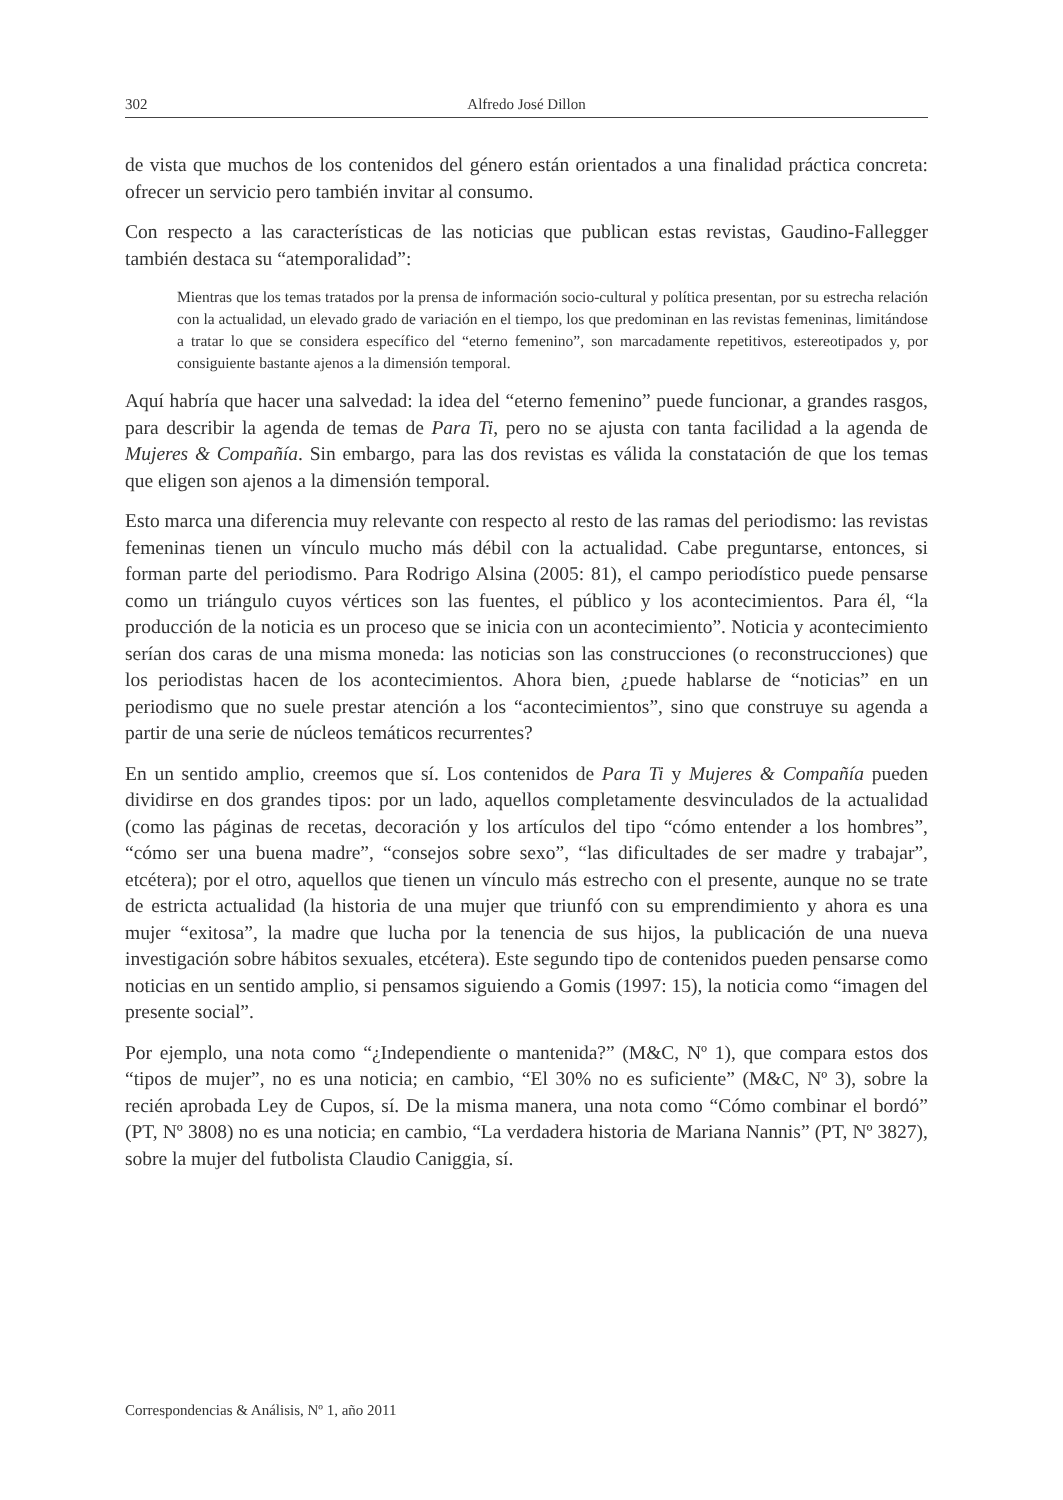302 Alfredo José Dillon
de vista que muchos de los contenidos del género están orientados a una finalidad práctica concreta: ofrecer un servicio pero también invitar al consumo.
Con respecto a las características de las noticias que publican estas revistas, Gaudino-Fallegger también destaca su “atemporalidad”:
Mientras que los temas tratados por la prensa de información socio-cultural y política presentan, por su estrecha relación con la actualidad, un elevado grado de variación en el tiempo, los que predominan en las revistas femeninas, limitándose a tratar lo que se considera específico del “eterno femenino”, son marcadamente repetitivos, estereotipados y, por consiguiente bastante ajenos a la dimensión temporal.
Aquí habría que hacer una salvedad: la idea del “eterno femenino” puede funcionar, a grandes rasgos, para describir la agenda de temas de Para Ti, pero no se ajusta con tanta facilidad a la agenda de Mujeres & Compañía. Sin embargo, para las dos revistas es válida la constatación de que los temas que eligen son ajenos a la dimensión temporal.
Esto marca una diferencia muy relevante con respecto al resto de las ramas del periodismo: las revistas femeninas tienen un vínculo mucho más débil con la actualidad. Cabe preguntarse, entonces, si forman parte del periodismo. Para Rodrigo Alsina (2005: 81), el campo periodístico puede pensarse como un triángulo cuyos vértices son las fuentes, el público y los acontecimientos. Para él, “la producción de la noticia es un proceso que se inicia con un acontecimiento”. Noticia y acontecimiento serían dos caras de una misma moneda: las noticias son las construcciones (o reconstrucciones) que los periodistas hacen de los acontecimientos. Ahora bien, ¿puede hablarse de “noticias” en un periodismo que no suele prestar atención a los “acontecimientos”, sino que construye su agenda a partir de una serie de núcleos temáticos recurrentes?
En un sentido amplio, creemos que sí. Los contenidos de Para Ti y Mujeres & Compañía pueden dividirse en dos grandes tipos: por un lado, aquellos completamente desvinculados de la actualidad (como las páginas de recetas, decoración y los artículos del tipo “cómo entender a los hombres”, “cómo ser una buena madre”, “consejos sobre sexo”, “las dificultades de ser madre y trabajar”, etcétera); por el otro, aquellos que tienen un vínculo más estrecho con el presente, aunque no se trate de estricta actualidad (la historia de una mujer que triunfó con su emprendimiento y ahora es una mujer “exitosa”, la madre que lucha por la tenencia de sus hijos, la publicación de una nueva investigación sobre hábitos sexuales, etcétera). Este segundo tipo de contenidos pueden pensarse como noticias en un sentido amplio, si pensamos siguiendo a Gomis (1997: 15), la noticia como “imagen del presente social”.
Por ejemplo, una nota como “¿Independiente o mantenida?” (M&C, Nº 1), que compara estos dos “tipos de mujer”, no es una noticia; en cambio, “El 30% no es suficiente” (M&C, Nº 3), sobre la recién aprobada Ley de Cupos, sí. De la misma manera, una nota como “Cómo combinar el bordó” (PT, Nº 3808) no es una noticia; en cambio, “La verdadera historia de Mariana Nannis” (PT, Nº 3827), sobre la mujer del futbolista Claudio Caniggia, sí.
Correspondencias & Análisis, Nº 1, año 2011